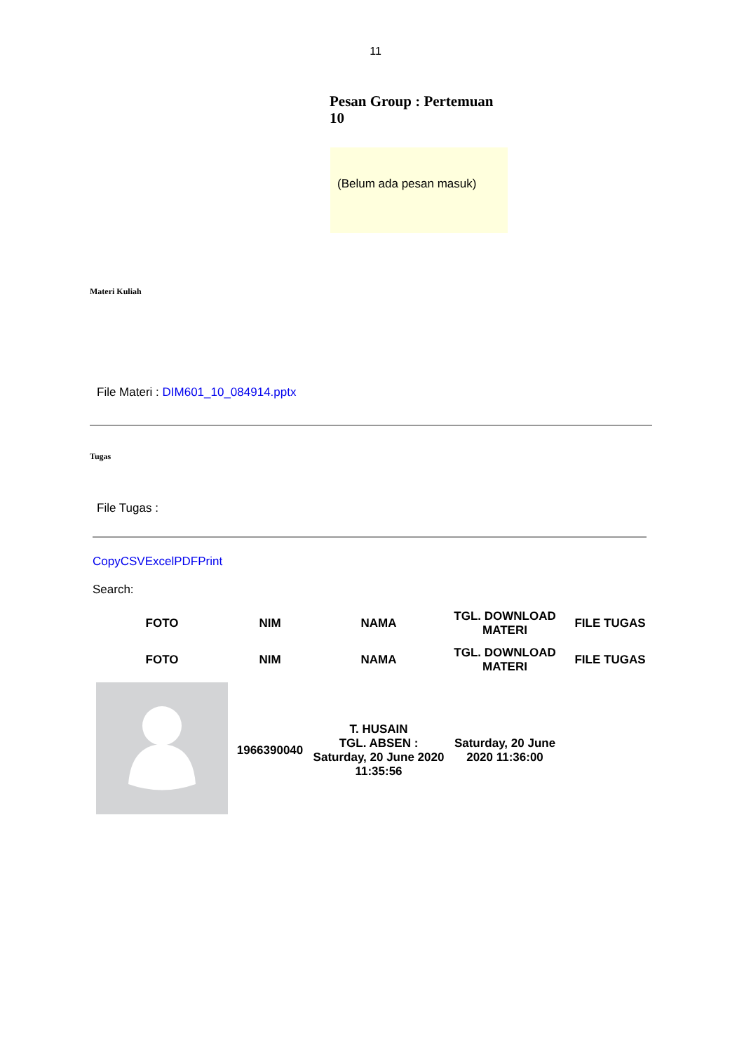11
Pesan Group : Pertemuan 10
(Belum ada pesan masuk)
Materi Kuliah
File Materi : DIM601_10_084914.pptx
Tugas
File Tugas :
CopyCSVExcelPDFPrint
Search:
| FOTO | NIM | NAMA | TGL. DOWNLOAD MATERI | FILE TUGAS |
| --- | --- | --- | --- | --- |
| FOTO | NIM | NAMA | TGL. DOWNLOAD MATERI | FILE TUGAS |
| | 1966390040 | T. HUSAIN TGL. ABSEN : Saturday, 20 June 2020 11:35:56 | Saturday, 20 June 2020 11:36:00 | |